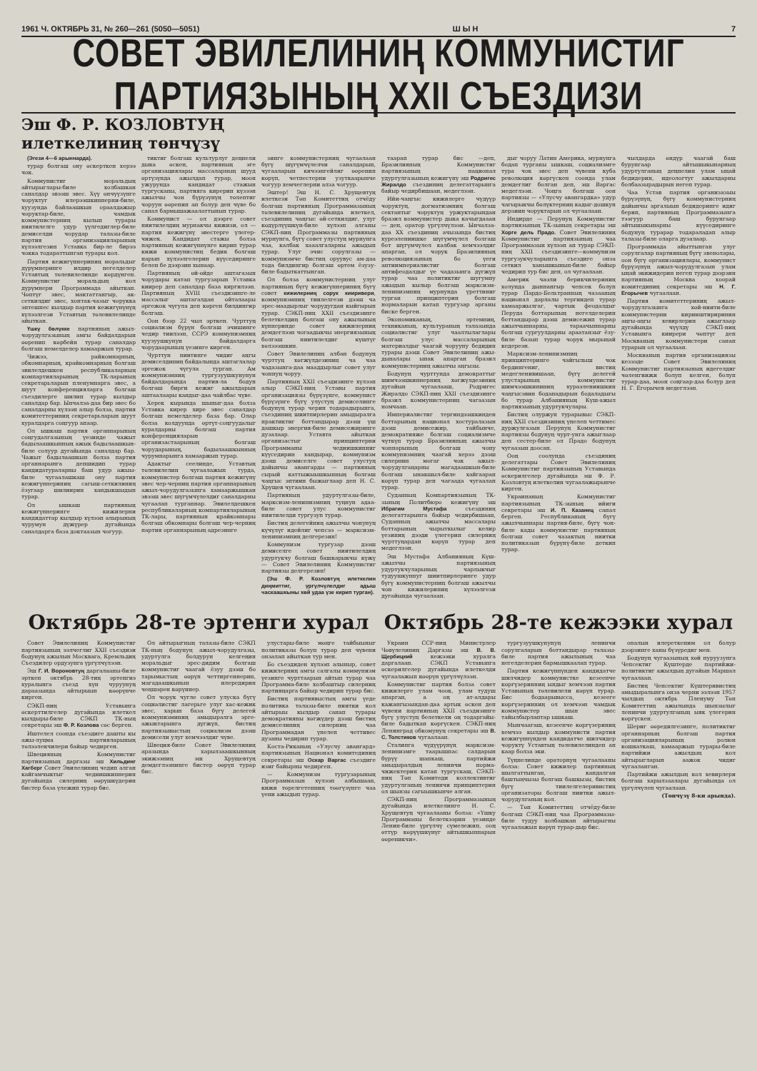1961 Ч. ОКТЯБРЬ 31, № 260—261 (5050—5051) Ш Ы Н 7
СОВЕТ ЭВИЛЕЛИНИҢ КОММУНИСТИГ ПАРТИЯЗЫНЫҢ XXII СЪЕЗДИЗИ
Эш Ф. Р. КОЗЛОВТУҢ илеткелиниң төнчүзү
(Эгези 4—6 арыннарда).
турар болгаш ону өскерткен херээ чок.
Коммунистиг моральдың айтырыглары-биле холбашкан саналдар эвээш эвес. Хүү өнчүүзүнге чоруктуг илерээшкиннерни-биле, хуузунда байлаашкын ораалдажыр чоруктар-биле, чамдык коммунистерниң кылып турары ниитилелге удур үүлгедиглер-биле демиселди чорудар талазы-биле партия организацияларының хүлээлгезин Уставка бир-ле бирээ чокка тодараттынган турары кол.
Партия кежигүннериниң моральдыг дүрүмнеринге илдир негелделер Уставтың төлевилелинде көрдүнген. Коммунистиг моральдың кол дүрүмнери Программада айыткан. Чөптүг эвес, мактаттангыр, ак-сеткилдиг эвес, хоптак-чазыг чорукка эптешпес кылдыр партия кежигүнүнүң хүлээлгези Уставтың төлевилелинде айыткан.
Үшкү бөлүкке партияның ажыл-чорудулгазының амгы байдалдарын өөренип көрбейн турар саналдар болгаш немелделер хамааржып турар.
Чижээ, райкомнарның, обкомнарның, крайкомнарның болгаш эвилелдешкен республикаларның компартияларының ТК-ларының секретарьларын пленумнарга эвес, а шуут конференцияларга болгаш съездилерге шилип турар кылдыр саналдар бар. Ынчалза-даа бир эвес бо саналдарны хүлээп алыр болза, партия комитеттериниң секретарьларын шуут хуралдарга соңгуур апаар.
Ол ышкаш партия органнарының соңгудалгазының үезинде чажыт бадылаашкынның ажык бадылаашкын-биле солуур дугайында саналдар бар. Чажыт бадылаашкын болза партия органнарынга депшидип турар кандидатураларны баш удур ажыы-биле чугаалашкаш ону партия кежигүннериниң сагыш-сеткилиниң ёзугаар шилиирин хандыкшыдып турар.
Ол ышкаш партияның кежигүннеринге кижилерни кандидаттар кылдыр хүлээп алырының чурумун дүжүрер дугайында саналдарга база доктаазын чогуур.
тиктиг болгаш культурлуг деңнели дыка өскен, партияның эге организациялары массаларның шууд өртүзүнда ажылдап турар, моон ужурунда кандидат стажын тургусканы, партияга кирерин күзээн ажылчы чон бүрүзүнүң төлептиг чоруун өөренип ап болур деп чүве бо санал бармышажаалаттынып турар.
Коммунист — ол дээрге совет ниитилелдиң мурнакчы кижизи, ол — партия кежигүнү эвестерге үлегер-чижек. Кандидат стажы болза партияның кежигүннүнге кирип турар кижи коммунистиң бедик болгаш нарын хүлээлгелерин күүседиринге белен бе дээрзин хынаар.
Партияның өй-өйде аштагазын чорудары катап тургузарын Уставка киирер деп саналдар база киргилээн. Партияның XVIII съездизинге-ле массалыг аштагалдан өйталаары әргежок чүгула деп көрген билдингир болгаш.
Оон бээр 22 чыл эрткен. Чурттуң социализм бүрүн болгаш эчишинге чедир тиилээн, ССРЭ коммунизмниң хуузуушкунун байдалдарга чорудаарының үезинге кирген.
Чурттун ниитинге чидиг аңгы демиселдиниң байдалында аштаглалар эргежок чүгула турган. Ам коммунизмниң тургузуушкунунун байдалдарында партия-ла бодун болгаш бирги кежиг ажылдарын аштаалаары кандыг-даа чайлбас чүве.
Херек кырында шыныг-даа болза Уставка кирер хире эвес саналдар болгаш немелделер база бар. Олар болза колдуунда өртүт-соңгуудалыг хуралдарны болгаш партия конференцияларын организастаарының болгаш чорударының, бадылаашкынның чурумнарынга хамааржып турар.
Адактыг сеелинде, Уставтың төлевилелин чугаалажып турда, коммунистер болгаш партия кежигүнү эвес чер-черниң партия органнарының ажыл-чорудулгазынга хамааржышкан эвээш эвес шүгүмчүлелдиг саналдарны чугаалап турганнар. Эвилелдешкен республикаларның компартияларының ТК-лары, партиянын крайкомнары болгаш обкомнары болгаш чер-черниң партия органнарының адрезинге
зинге коммунистерниң чугаалаан бүгү шүгүмчүлелчи саналдарын, чугааларын кичээнгейлиг өөренип көрүп, четпестерни узуткаарынче чогуур хемчеглерни алза чогуур.
Эштер! Эш Н. С. Хрущевтуң илеткези Төп Комитеттиң отчёду болгаш партияның Программазының төлевилелиниң дугайында илеткел, съездиниң чаңгыс өй-сеткилдиг, улуг көдүрлүүшкүн-биле хүлээп алганы СЭКП-ниң Программазы партияның мурнунга, бүгү совет улустуң мурнунга чаа, калбак хааалгаларны ажыдып турар. Улуг эчис сорулгазы — коммунизмче бистиң оруувус ам-даа тода билдингир болгаш өртем ёзузу-биле бадыткаттынган.
Ол болза коммунистерниң улуг партияның бүгү кежигүннериниң бүгү совет кижилерниң сорук кииривери, коммунизмниң тиилелгези дээш ча эрес-маадырлыг чорудугдан кыйгырып турар. СЭКП-ниң XXII съездизинге белеткелдиң болгаш ону ажылының хүннеринде совет кижилерниң демдеглээн чогаадыкчы энергиязының болгаш ниитилелдиг күштүг хөлзээшкин.
Совет Эвилелиниң албан бодунуң чурттуң хөгжүлдезиниң ча чаа чадазынга-даа мааддырлыг совет улуг чоннуң чоруу.
Партияның XXII съездизинге хүлээп алыр СЭКП-ниң Уставы партия организациязы бүрүзүнге, коммунист бүрүзүнге бүгү улустуң демиселинге бодунуң турар черин тодарадырынга, съездиниң шиитпирлерин амыдыралга практиктиг боттандырар дээш үш дашкыр энергия-биле демисежиринге дузалаар. Уставта айыткан организастыг принциптерни Программаны чедиишкинниг күүседирин хандырар, коммунизм дээш демиселге совет улустуң дайынчы авангарды — партияның сырый каттыжыышкынның болгаш чаңгыс эптиин быжыглаар деп Н. С. Хрущев чугаалаан.
Партияның удуртулгазы-биле, марксизм-ленинизмниң туңнун адаа-биле совет улус коммунистиг ниитилелди тургузуп турар.
Бистиң делегейниң ажылчы чонунуң күчүлүг идейлиг чепсээ — марксизм-ленинизмниң делгерезин!
Коммунизм тургузар дээш демиселге совет ниитилелдиң удуртукчу болгаш башкарыкчы күжү — Совет Эвилелиниң Коммунистиг партиязы делгерезин!
(Эш Ф. Р. Козловтуң илеткелин диңмиттиг, үргүлчүлелдиг адыш часкаашкыны хөй удаа үзе кирип турган).
таарап турар бис —деп, Бразилияның Коммунистиг партиязының национал удуртулгазының кежигүнү эш Родригес Жиралдо съездиниң делегаттарынга байыр чедирбишаан, медеглээн.
Ийи-чаңгыс кижилерге чүдүүр чоруктуң, догматизмниң болгаш сектантыг чоруктуң уржуктарындан бразил коммунистер дыка качыгдааан — деп, оратор үргүлчүлээн. Ынчалза-даа XX съездиниң ачызында бистиң хуреэлениишке шүгүмчүлел болгаш бот шүгүмчүлел калбак хемчээлдиг апарган, ол чорук Бразилияның революциязының бо үеги антиимпериалистиг болгаш антифеодалдыг үе чадазынга дүгжүп турар чаа политиктиг шугумну ажыдып кылыр болгаш марксизм-ленинизмниң мурнунда үреттиниг турган принциптерин болгаш нормаларын катап тургузар арганы биске берген.
Экономиканың, эртемниң, техниканың, культураның талазында социалистиг улуг чаалтылаглары болгаш улус массаларының материалдыг чаагай чорууну бедидип турары дээш Совет Эвилелиниң ажы-дыналары ынак апарган бразил коммунистерниң ажылчы аңгызы.
Бодунуң чурттунда демократтыг шимчээшкиннерниң хөгжүлдезиниң дугайын чугаалааш, Родригес Жиралдо СЭКП-ниң XXII съездизинге бразил коммунистерниң чагаазын номчаан.
Империалистиг тергиндээшкинден боттарының национал хостуралазын дээш демисежир, тайбынче, демократияже болгаш социализмче чүткүп турар Бразилияның ажылчы чоннарының болгаш чону коммунизмниң чаагай херээ дээш силернин могаг чок ажыл-чорудулгаңарны магадаашкын-биле болгаш ынакшыл-биле хайгаарап көрүп турар деп чагаада чугаалап турар.
Суданның Компартиязының ТК-зының Политбюро кежигүнү эш Ибрагим Мустафа съездиниң делегаттарынга байыр чедирбишаан, Суданның ажылчы массалары боттарының чырыткылыг келир үезиниң дээди үлегерин силерниң чурттуңардан көрүп турар деп медеглээн.
Эш Мустафа Албанияның Күш-ажылчы партиязының удуртукчуларының чарлыкчыг тудуушкуннуг шиитпирлеринге удур бүгү коммунистерниң болгаш ажылчы чон кижилериниң хүлээлгези дугайында чугаалаан.
дыг чоруу Латин Америка, мурнунга бодап турганы ышкаш, социализмге тура чок эвес деп чүвени куба революция көргүскен соонда улам демдеглиг болган деп, эш Варгас медеглээн. Чоңга болгаш оон партиязы — «Улусчу авангардка» удур чагырыкчы бөлүктерниң кадыг-дошкун дерзиин чоруктарын ол чугаалаан.
Индирде — Перунуң Коммунистиг партиязының ТК-зының секретары эш Хорге дель Прадо. Совет Эвилелиниң Коммунистиг партиязының чаа Программазын хүлээп ап турар СЭКП-ниң XXII съездизинге—коммунизм тургузукчуларынга съездиге онза сеткил ханышкынын-биле байыр чедирип тур бис деп, ол чугаалаан.
Америк чаэли берикчилериниң холунда дыннангыр чепсек болуп турар Пардо-Бельтранның чазааның национал дарлалы тергиидеп турар хамааржылгаг, чартык феодалдыг Перуда боттарының негелделерин боттандырар дээш демисежип турар ажылчыннарны, тараачыннарны болгаш сургуулдарны араатанзыг ёзу-биле базып турар чорук мырыңай кедереэн.
Марксизм-ленинизмниң принциптеринге чайгылыш чок бердингениг, вистиң медегленивишаан, бүгү делегей улустарының коммунистиг шимчээшкининиң хураэлениишкин чаңгысэвин боданадырын бодаладығы бо турар Албанияның Күш-ажыл партиязының удуртукчулары.
Бистиң олуржуп турарывыс СЭКП-ниң XXII съездизиниң үнелеп четтимес дуржулгазын Перунуң Коммунистиг партиязы бодунуң чурт-унга ажыглаар деп сестер-биле ол Прадо бодунуң чугаазын доосан.
Ооң соолунда съездиниң делегаттары Совет Эвилелиниң Коммунистиг партиязының Уставында өскерилгелер дугайында эш Ф. Р. Козловтуң илеткелин чугаалажырынче кирген.
Украинаның Коммунистиг партиязының ТК-зының ийиги секретары эш И. П. Казанец санал берген. Республиканың бүгү ажылчыннары партия-биле, бүгү чон-биле кады коммунистиг партияның болгаш совет чазактың ниитки политиказын бүрүнү-биле деткип турар.
чылдарда өндүр чаагай баш бурунгаар айтышыкынарның удуртулганың деңнелин улам ыңай бедидерин, идеологтуг ажылдарны болбаазырадырын негеп турар.
Чаа Устав партия организазыы бүрүзүнүң, бүгү коммунистерниң дайынчы аргалыын бедидеринге идиг берип, партияның Программазынга тээгуур баш бурунгаар айтышыкынарны күүседиринге бодунуң турарар тодараладап алыр талазы-биле оларга дузалаар.
Программада айыттынган улуг сорулгалар партияның бүгү звенолары, оон бүгү организациялары, коммунист бүрүзүнүң ажыл-чорудулгазын улам ыңай экижидерин негеп турар дээрзин партияның Москва хоорай комитединиң секретары эш Н. Г. Егорычев чугаалаан.
Партия комитеттериниң ажыл-чорудулгазынга хөй-ниити-биле коммунистерни кирииштириринин аңгы-аңгы хевирлерин ажыглаар дугайында чүүлдү СЭКП-ниң Уставынга киирери чөптүг деп Москваның коммунистери санап турарын ол чугаалаан.
Москваның партия организациязы кезээде Совет Эвилелиниң Коммунистиг партиязының идегелдиг чөленгиижи болуп келген, болуп турар-даа, моон соңгаар-даа болур деп Н. Г. Егорычев медеглээн.
Октябрь 28-те эртенги хурал
Октябрь 28-те кежээки хурал
Совет Эвилелиниң Коммунистиг партиязының ээлчеглиг XXII съездизи бодунуң ажылын Москваға, Кремльдиң Съездилер ордузунга үргүлчүлээн.
Эш Г. И. Вороновтуң даргалааны-биле эрткен октябрь 28-тиң эртенгиэ хуралынга съезд хүн чуруунуң дараазында айтырыын көөрүнче кирген.
СЭКП-ниң Уставынга өскерттилгелер дугайында илеткел кылдыры-биле СЭКП ТК-ның секретары эш Ф. Р. Козлова сөс берген.
Иштелел соонда съездиге дашты кы ажы-луңма партияларының төлээлекчилери байыр чедирген.
Швецияның Коммунистиг партиязының даргазы эш Хильдинг Хагберг Совет Эвилелиниң чедип алган кайгамчыктыг чедиишкиннерин дугайында силерниң өөрүшкүдерин бистер база үлежип турар бис.
Ол айтырыгның талазы-биле СЭКП ТК-ның бодунуң ажыл-чорудулгазы, удуртулга болдурун келгеңин моральдыг эрес-дидим болгаш коммунистиг чаагай ёзуу дээш бо тарымыстың өөрүп четтиргеннерин, магадаашкынын илередирин чеңшэрен көрүннер.
Ол чорук чугле совет улуска бүгү социалистиг лагерьге улуг хас-кежик эвес, харын база бүгү делегей коммунизминиң амыдыралга эрге-ажыктарынга дүгжүп, бистиң партиязывыстың социализм дээш демисели улуг хемчээлдиг чүве.
Швеция-биле Совет Эвилелиниң аразында харылзаашкынның экижээниң эш Хрущевтуң демдеглээнинге бистер өөрүп турар бис.
улустары-биле мөңге тайбыыныг политиказы болуп турар деп чүвени онзалап айыткан тур мен.
Бо съездиден хүлээп алыныр, совет кижилерниң амгы салгалы коммунизм үезинге чурттаарын айтып турар чаа Программа-биле холбаштыр силерниң партияңарга байыр чедирип турар бис.
Бистиң партиявыстың амгы үеде политика талазы-биле ниитки кол айтырыы кылдыр санап турары демократияны хөгжүдер дээш бистиң демиселиниң силерниң чаа Программадан үнелеп четтивес дузаны чедирип турар.
Коста-Риканың «Улусчу авангард» партиязының Национал комитединиң секретары эш Оскар Варгас съездиге изиг байырны чедирген.
— Коммунизм тургузарының Программазын хүлээп албышаан, кижи төрелгетенниң төөгүзүнге чаа үени ажыдып турар.
Украин ССР-ниң Министрлер Чөвүлелиниң Даргазы эш В. В. Щербицкий кежээки хуралга даргалаан. СЭКП Уставынга өскерилгелер дугайында илеткелди чугаалажып көөрүн үргүлчүлээн.
Коммунистиг партия болза совет кижилерге улам чоок, улам тудуш апарган, а оң ат-алдары кажангызындан-даа артык өскен деп чүвени партияның XXII съездизинге бүгү улустуң белеткели оң тодаргайы-биле бадыткап көргүскен. СЭКП-ниң Ленинград обкомунуң секретары эш В. С. Толстиков чугаалаан.
Сталинга чүдүүрүнүң марксизм-ленинизмге таарышпас салдарын бүрүү шапкаш, партийжи амыдыралдың ленинчи норма-чижектерин катап тургускаш, СЭКП-ниң Төп Комитеди коллективтиг удуртулганың ленинчи принциптерин ол шынзы сагыышкынче алган.
СЭКП-ниң Программазының дугайында илеткелинге Н. С. Хрущевтуң чугаалааны болза: «Үшку Программаны белеткээрин үезинде Ленин-биле үргүлчү сүмележип, ооң өттүр көрүүшкүнүг айтышкыннарын өөреникчи».
тургузуушкунунуң ленинчи сорулгаларын боттандырар талазы-биле партия ажылының чаа негелделерин бармышкаалап турар.
Партия кежигүннүнден кандидатче шилчидер коммунистке кезеенче көргүзеринниң ындыг хемчээн партия Уставының төлевилели көрүп турар. Бис бодаарывысса, кезееге көргүзеринниң ол хемчээн чамдык коммунистер шын эвес тайылбырлаптар ышкаш.
Мынчаагаш, кезеенче көргүзериниң хемчээ кылдыр коммунисти партия кежигүннүнден кандидатче шилчидер чоруктү Уставтың төлевилелинден ап каар болза эки.
Түңнелинде ораторнуң чугаалааны болза: Совет кижилер партияның шылгаттынган, кандалган баштыңчызы болгаш башкызы, бистиң бүгү тиилелгелеривистиң организаторы болгаш ниитки ажыл-чорудулганың кол.
— Төп Комитеттиң отчёду-биле болгаш СЭКП-ниң чаа Программазы-биле тудуу холбашкан айтырыгны чугаалажып көрүп турар-дыр бис.
опалын илереткеним ол болур дээрзинге ханы бүзүредиг мен.
Бодунуң чугаазының хөй нуруузунга Чепсектиг Күштерде партийжи-политиктиг ажылдың дугайын Маршал чугаалаан.
Бистиң Чепсектиг Күштеривистиң амыдыралынга онза черни ээлээн 1957 чылдың октябрь Пленуму Төп Комитеттиң ажылында шынзылыг ленинчи удуртулганың ыяк үлегерин көргүскен.
Шериг өөредилгезинге, политиктиг органнарның болгаш партия организацияларының ролюн кошкаткаш, хамааржып турары-биле партийжи ажылдың кол айтырыгларын аажок чидиг чугааланган.
Партийжи ажылдың кол хевирлери болгаш харылзаалары дугайында ол үргүлчүлеп чугаалаан.
(Төнчүзү 8-ки арында).